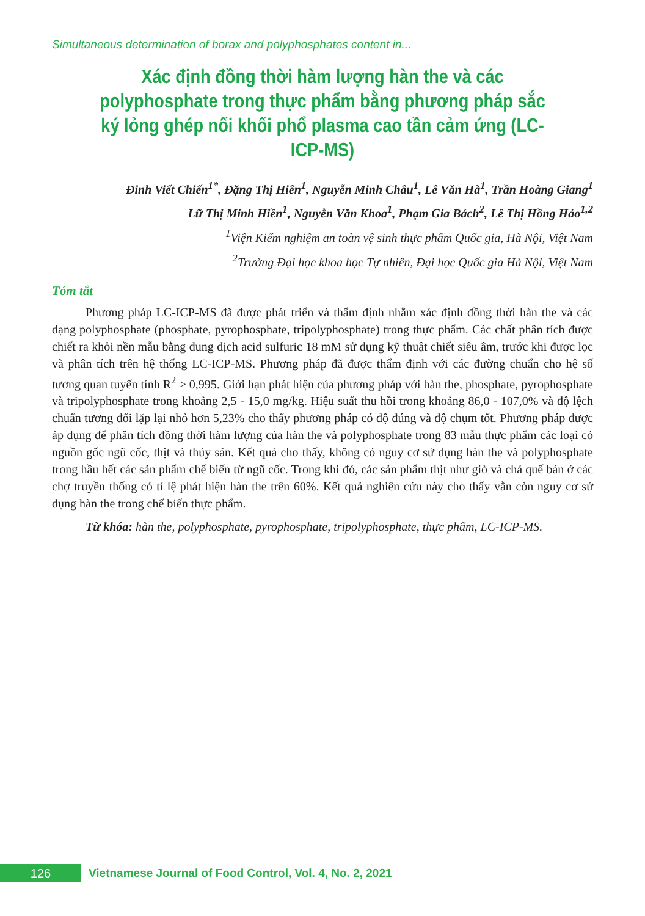Simultaneous determination of borax and polyphosphates content in...
Xác định đồng thời hàm lượng hàn the và các polyphosphate trong thực phẩm bằng phương pháp sắc ký lỏng ghép nối khối phổ plasma cao tần cảm ứng (LC-ICP-MS)
Đinh Viết Chiến<sup>1*</sup>, Đặng Thị Hiên<sup>1</sup>, Nguyễn Minh Châu<sup>1</sup>, Lê Văn Hà<sup>1</sup>, Trần Hoàng Giang<sup>1</sup>
Lữ Thị Minh Hiền<sup>1</sup>, Nguyễn Văn Khoa<sup>1</sup>, Phạm Gia Bách<sup>2</sup>, Lê Thị Hồng Hảo<sup>1,2</sup>
<sup>1</sup> Viện Kiểm nghiệm an toàn vệ sinh thực phẩm Quốc gia, Hà Nội, Việt Nam
<sup>2</sup> Trường Đại học khoa học Tự nhiên, Đại học Quốc gia Hà Nội, Việt Nam
Tóm tắt
Phương pháp LC-ICP-MS đã được phát triển và thẩm định nhằm xác định đồng thời hàn the và các dạng polyphosphate (phosphate, pyrophosphate, tripolyphosphate) trong thực phẩm. Các chất phân tích được chiết ra khỏi nền mẫu bằng dung dịch acid sulfuric 18 mM sử dụng kỹ thuật chiết siêu âm, trước khi được lọc và phân tích trên hệ thống LC-ICP-MS. Phương pháp đã được thẩm định với các đường chuẩn cho hệ số tương quan tuyến tính R<sup>2</sup> > 0,995. Giới hạn phát hiện của phương pháp với hàn the, phosphate, pyrophosphate và tripolyphosphate trong khoảng 2,5 - 15,0 mg/kg. Hiệu suất thu hồi trong khoảng 86,0 - 107,0% và độ lệch chuẩn tương đối lặp lại nhỏ hơn 5,23% cho thấy phương pháp có độ đúng và độ chụm tốt. Phương pháp được áp dụng để phân tích đồng thời hàm lượng của hàn the và polyphosphate trong 83 mẫu thực phẩm các loại có nguồn gốc ngũ cốc, thịt và thủy sản. Kết quả cho thấy, không có nguy cơ sử dụng hàn the và polyphosphate trong hầu hết các sản phẩm chế biến từ ngũ cốc. Trong khi đó, các sản phẩm thịt như giò và chả quế bán ở các chợ truyền thống có tỉ lệ phát hiện hàn the trên 60%. Kết quả nghiên cứu này cho thấy vẫn còn nguy cơ sử dụng hàn the trong chế biến thực phẩm.
Từ khóa: hàn the, polyphosphate, pyrophosphate, tripolyphosphate, thực phẩm, LC-ICP-MS.
126
Vietnamese Journal of Food Control, Vol. 4, No. 2, 2021